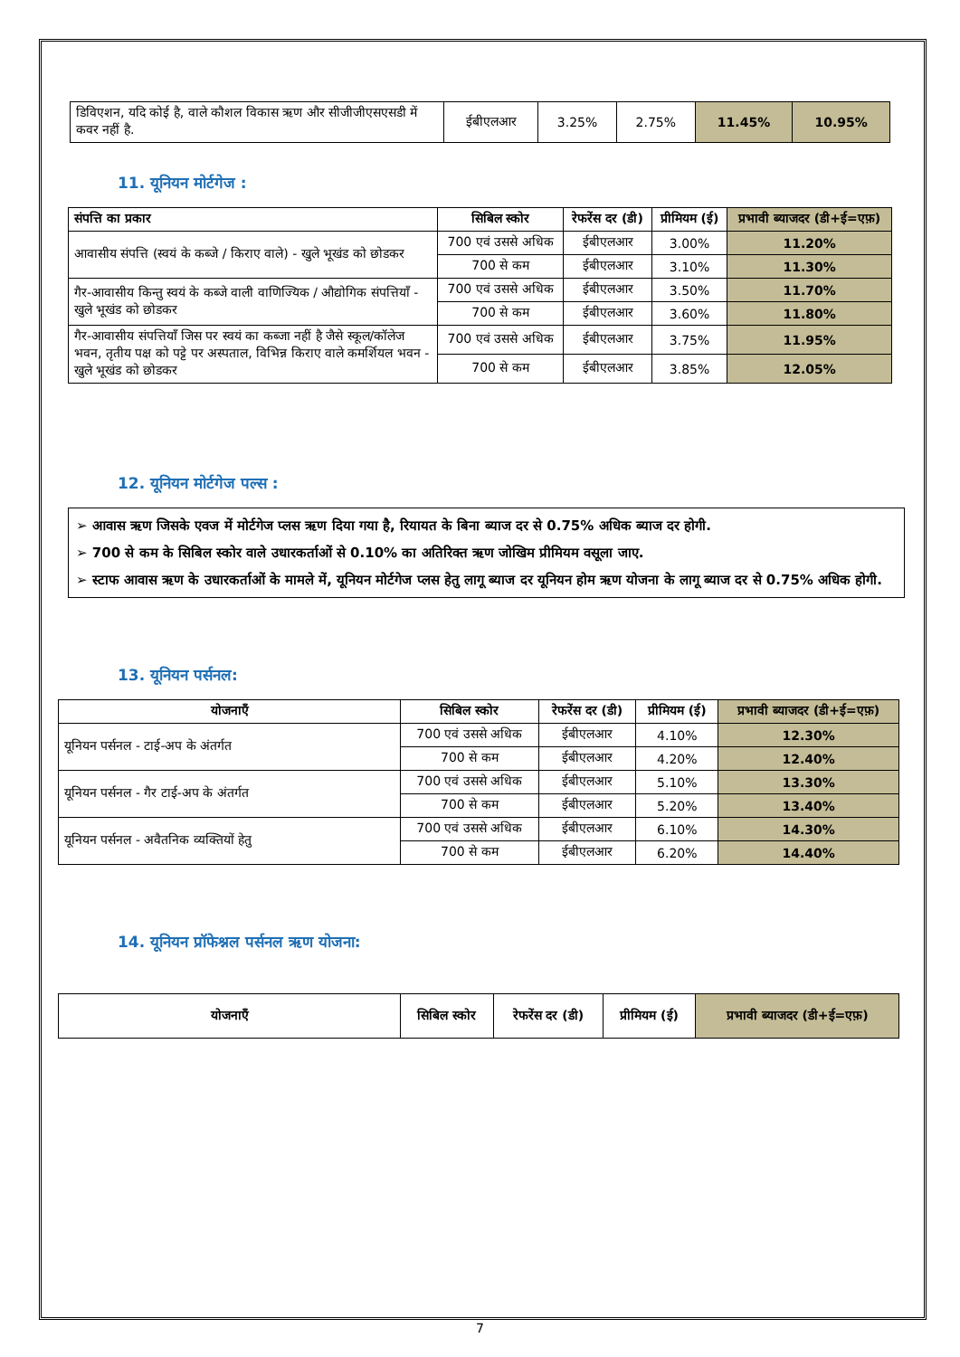| डिविएशन, यदि कोई है, वाले कौशल विकास ऋण और सीजीजीएसएसडी में कवर नहीं है. | ईबीएलआर | 3.25% | 2.75% | 11.45% | 10.95% |
11. यूनियन मोर्टगेज :
| संपत्ति का प्रकार | सिबिल स्कोर | रेफरेंस दर (डी) | प्रीमियम (ई) | प्रभावी ब्याजदर (डी+ई=एफ़) |
| --- | --- | --- | --- | --- |
| आवासीय संपत्ति (स्वयं के कब्जे / किराए वाले) - खुले भूखंड को छोडकर | 700 एवं उससे अधिक | ईबीएलआर | 3.00% | 11.20% |
| | 700 से कम | ईबीएलआर | 3.10% | 11.30% |
| गैर-आवासीय किन्तु स्वयं के कब्जे वाली वाणिज्यिक / औद्योगिक संपत्तियाँ - खुले भूखंड को छोडकर | 700 एवं उससे अधिक | ईबीएलआर | 3.50% | 11.70% |
| | 700 से कम | ईबीएलआर | 3.60% | 11.80% |
| गैर-आवासीय संपत्तियाँ जिस पर स्वयं का कब्जा नहीं है जैसे स्कूल/कॉलेज भवन, तृतीय पक्ष को पट्टे पर अस्पताल, विभिन्न किराए वाले कमर्शियल भवन - खुले भूखंड को छोडकर | 700 एवं उससे अधिक | ईबीएलआर | 3.75% | 11.95% |
| | 700 से कम | ईबीएलआर | 3.85% | 12.05% |
12. यूनियन मोर्टगेज पल्स :
➢ आवास ऋण जिसके एवज में मोर्टगेज प्लस ऋण दिया गया है, रियायत के बिना ब्याज दर से 0.75% अधिक ब्याज दर होगी.
➢ 700 से कम के सिबिल स्कोर वाले उधारकर्ताओं से 0.10% का अतिरिक्त ऋण जोखिम प्रीमियम वसूला जाए.
➢ स्टाफ आवास ऋण के उधारकर्ताओं के मामले में, यूनियन मोर्टगेज प्लस हेतु लागू ब्याज दर यूनियन होम ऋण योजना के लागू ब्याज दर से 0.75% अधिक होगी.
13. यूनियन पर्सनल:
| योजनाएँ | सिबिल स्कोर | रेफरेंस दर (डी) | प्रीमियम (ई) | प्रभावी ब्याजदर (डी+ई=एफ़) |
| --- | --- | --- | --- | --- |
| यूनियन पर्सनल - टाई-अप के अंतर्गत | 700 एवं उससे अधिक | ईबीएलआर | 4.10% | 12.30% |
| | 700 से कम | ईबीएलआर | 4.20% | 12.40% |
| यूनियन पर्सनल - गैर टाई-अप के अंतर्गत | 700 एवं उससे अधिक | ईबीएलआर | 5.10% | 13.30% |
| | 700 से कम | ईबीएलआर | 5.20% | 13.40% |
| यूनियन पर्सनल - अवैतनिक व्यक्तियों हेतु | 700 एवं उससे अधिक | ईबीएलआर | 6.10% | 14.30% |
| | 700 से कम | ईबीएलआर | 6.20% | 14.40% |
14. यूनियन प्रॉफेश्नल पर्सनल ऋण योजना:
| योजनाएँ | सिबिल स्कोर | रेफरेंस दर (डी) | प्रीमियम (ई) | प्रभावी ब्याजदर (डी+ई=एफ़) |
| --- | --- | --- | --- | --- |
7